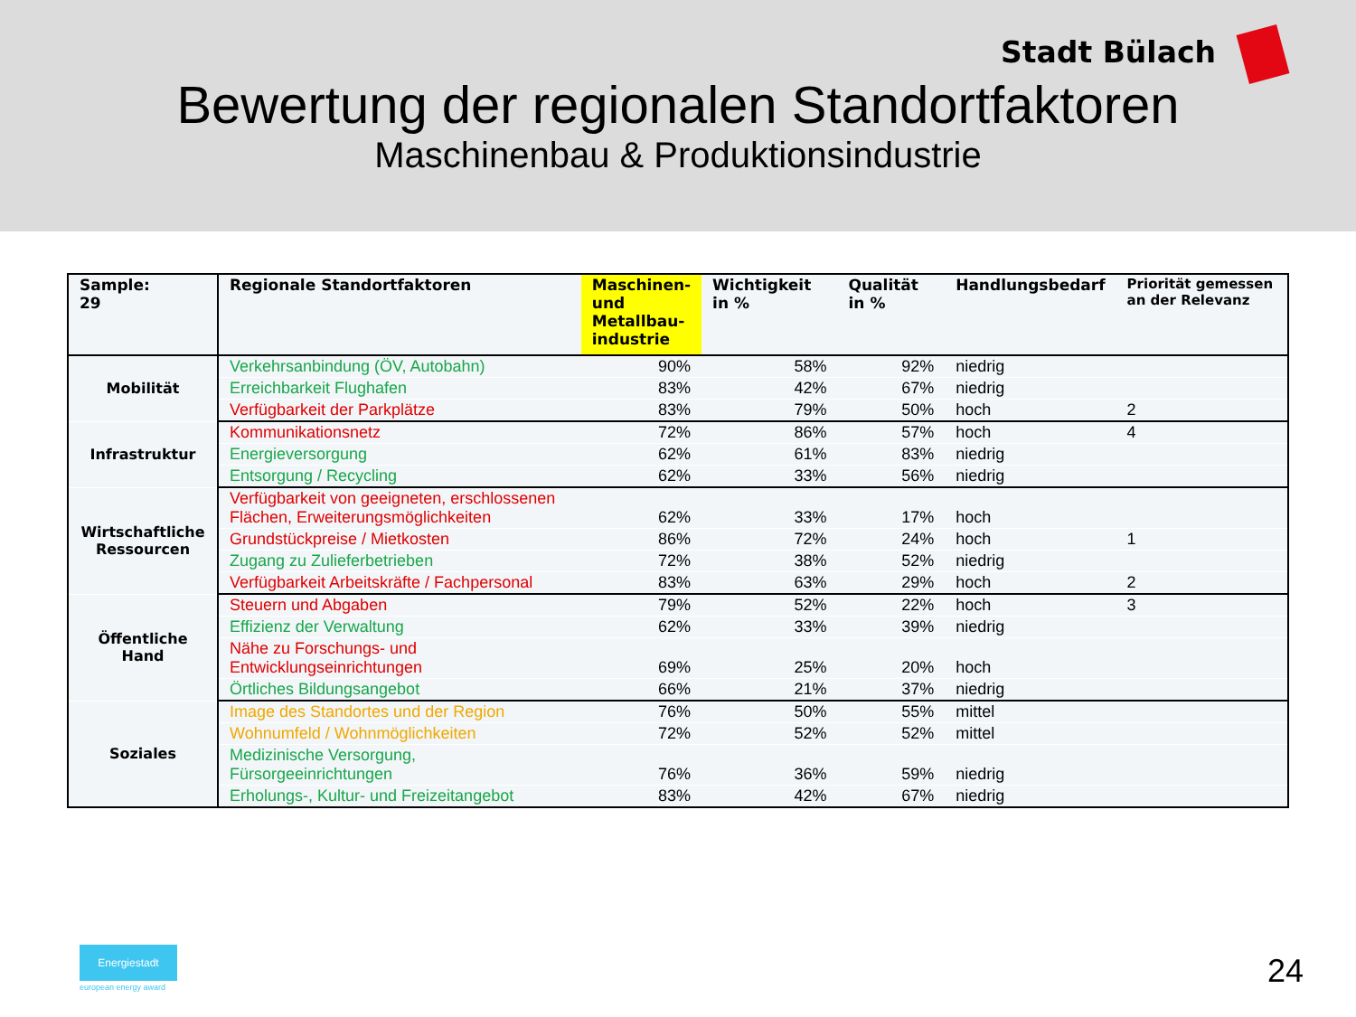Stadt Bülach
Bewertung der regionalen Standortfaktoren
Maschinenbau & Produktionsindustrie
| Sample: 29 | Regionale Standortfaktoren | Maschinen- und Metallbau- industrie | Wichtigkeit in % | Qualität in % | Handlungsbedarf | Priorität gemessen an der Relevanz |
| --- | --- | --- | --- | --- | --- | --- |
| Mobilität | Verkehrsanbindung (ÖV, Autobahn) | 90% | 58% | 92% | niedrig | |
| | Erreichbarkeit Flughafen | 83% | 42% | 67% | niedrig | |
| | Verfügbarkeit der Parkplätze | 83% | 79% | 50% | hoch | 2 |
| Infrastruktur | Kommunikationsnetz | 72% | 86% | 57% | hoch | 4 |
| | Energieversorgung | 62% | 61% | 83% | niedrig | |
| | Entsorgung / Recycling | 62% | 33% | 56% | niedrig | |
| Wirtschaftliche Ressourcen | Verfügbarkeit von geeigneten, erschlossenen Flächen, Erweiterungsmöglichkeiten | 62% | 33% | 17% | hoch | |
| | Grundstückpreise / Mietkosten | 86% | 72% | 24% | hoch | 1 |
| | Zugang zu Zulieferbetrieben | 72% | 38% | 52% | niedrig | |
| | Verfügbarkeit Arbeitskräfte / Fachpersonal | 83% | 63% | 29% | hoch | 2 |
| Öffentliche Hand | Steuern und Abgaben | 79% | 52% | 22% | hoch | 3 |
| | Effizienz der Verwaltung | 62% | 33% | 39% | niedrig | |
| | Nähe zu Forschungs- und Entwicklungseinrichtungen | 69% | 25% | 20% | hoch | |
| | Örtliches Bildungsangebot | 66% | 21% | 37% | niedrig | |
| Soziales | Image des Standortes und der Region | 76% | 50% | 55% | mittel | |
| | Wohnumfeld / Wohnmöglichkeiten | 72% | 52% | 52% | mittel | |
| | Medizinische Versorgung, Fürsorgeeinrichtungen | 76% | 36% | 59% | niedrig | |
| | Erholungs-, Kultur- und Freizeitangebot | 83% | 42% | 67% | niedrig | |
Energiestadt
european energy award 24